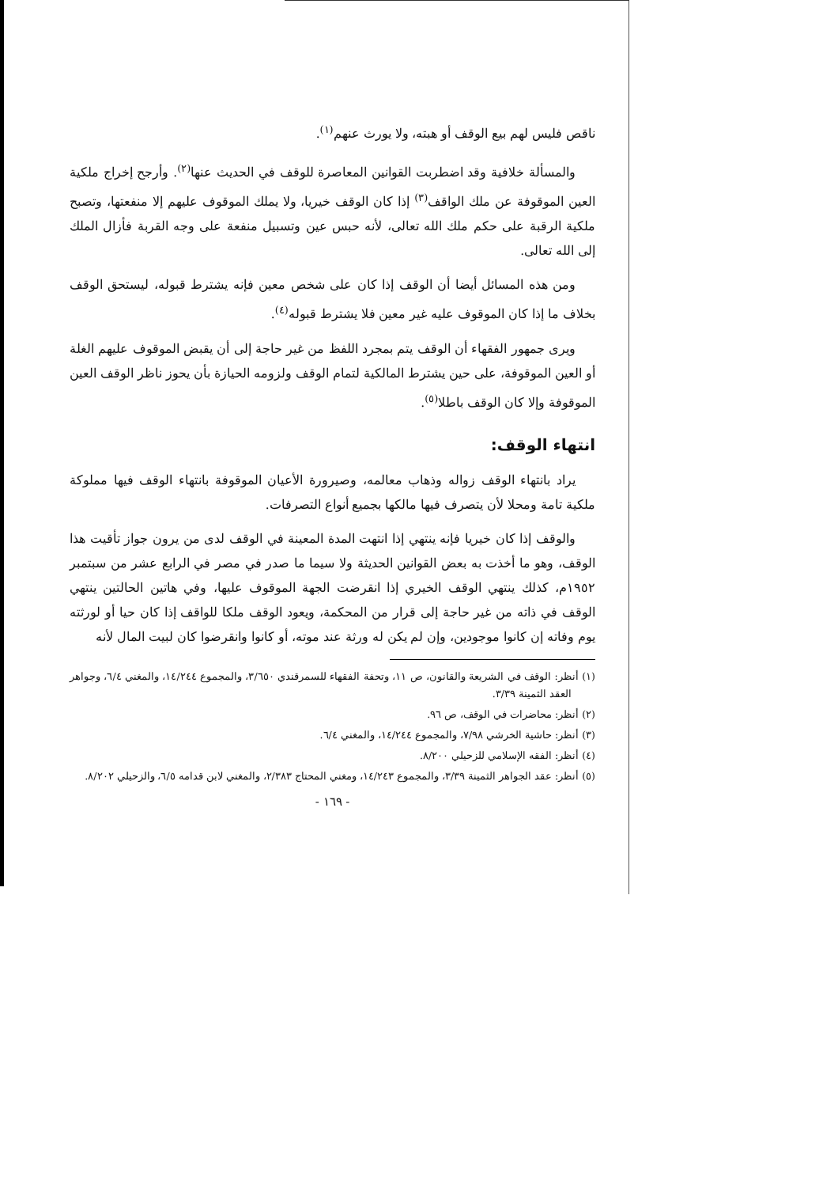ناقص فليس لهم بيع الوقف أو هبته، ولا يورث عنهم<sup>(١)</sup>.
والمسألة خلافية وقد اضطربت القوانين المعاصرة للوقف في الحديث عنها<sup>(٢)</sup>. وأرجح إخراج ملكية العين الموقوفة عن ملك الواقف<sup>(٣)</sup> إذا كان الوقف خيريا، ولا يملك الموقوف عليهم إلا منفعتها، وتصبح ملكية الرقبة على حكم ملك الله تعالى، لأنه حبس عين وتسبيل منفعة على وجه القربة فأزال الملك إلى الله تعالى.
ومن هذه المسائل أيضا أن الوقف إذا كان على شخص معين فإنه يشترط قبوله، ليستحق الوقف بخلاف ما إذا كان الموقوف عليه غير معين فلا يشترط قبوله<sup>(٤)</sup>.
ويرى جمهور الفقهاء أن الوقف يتم بمجرد اللفظ من غير حاجة إلى أن يقبض الموقوف عليهم الغلة أو العين الموقوفة، على حين يشترط المالكية لتمام الوقف ولزومه الحيازة بأن يحوز ناظر الوقف العين الموقوفة وإلا كان الوقف باطلا<sup>(٥)</sup>.
انتهاء الوقف:
يراد بانتهاء الوقف زواله وذهاب معالمه، وصيرورة الأعيان الموقوفة بانتهاء الوقف فيها مملوكة ملكية تامة ومحلا لأن يتصرف فيها مالكها بجميع أنواع التصرفات.
والوقف إذا كان خيريا فإنه ينتهي إذا انتهت المدة المعينة في الوقف لدى من يرون جواز تأقيت هذا الوقف، وهو ما أخذت به بعض القوانين الحديثة ولا سيما ما صدر في مصر في الرابع عشر من سبتمبر ١٩٥٢م، كذلك ينتهي الوقف الخيري إذا انقرضت الجهة الموقوف عليها، وفي هاتين الحالتين ينتهي الوقف في ذاته من غير حاجة إلى قرار من المحكمة، ويعود الوقف ملكا للواقف إذا كان حيا أو لورثته يوم وفاته إن كانوا موجودين، وإن لم يكن له ورثة عند موته، أو كانوا وانقرضوا كان لبيت المال لأنه
(١) أنظر: الوقف في الشريعة والقانون، ص ١١، وتحفة الفقهاء للسمرقندي ٣/٦٥٠، والمجموع ١٤/٢٤٤، والمغني ٦/٤، وجواهر العقد الثمينة ٣/٣٩.
(٢) أنظر: محاضرات في الوقف، ص ٩٦.
(٣) أنظر: حاشية الخرشي ٧/٩٨، والمجموع ١٤/٢٤٤، والمغني ٦/٤.
(٤) أنظر: الفقه الإسلامي للزحيلي ٨/٢٠٠.
(٥) أنظر: عقد الجواهر الثمينة ٣/٣٩، والمجموع ١٤/٢٤٣، ومغني المحتاج ٢/٣٨٣، والمغني لابن قدامه ٦/٥، والزحيلي ٨/٢٠٢.
- ١٦٩ -